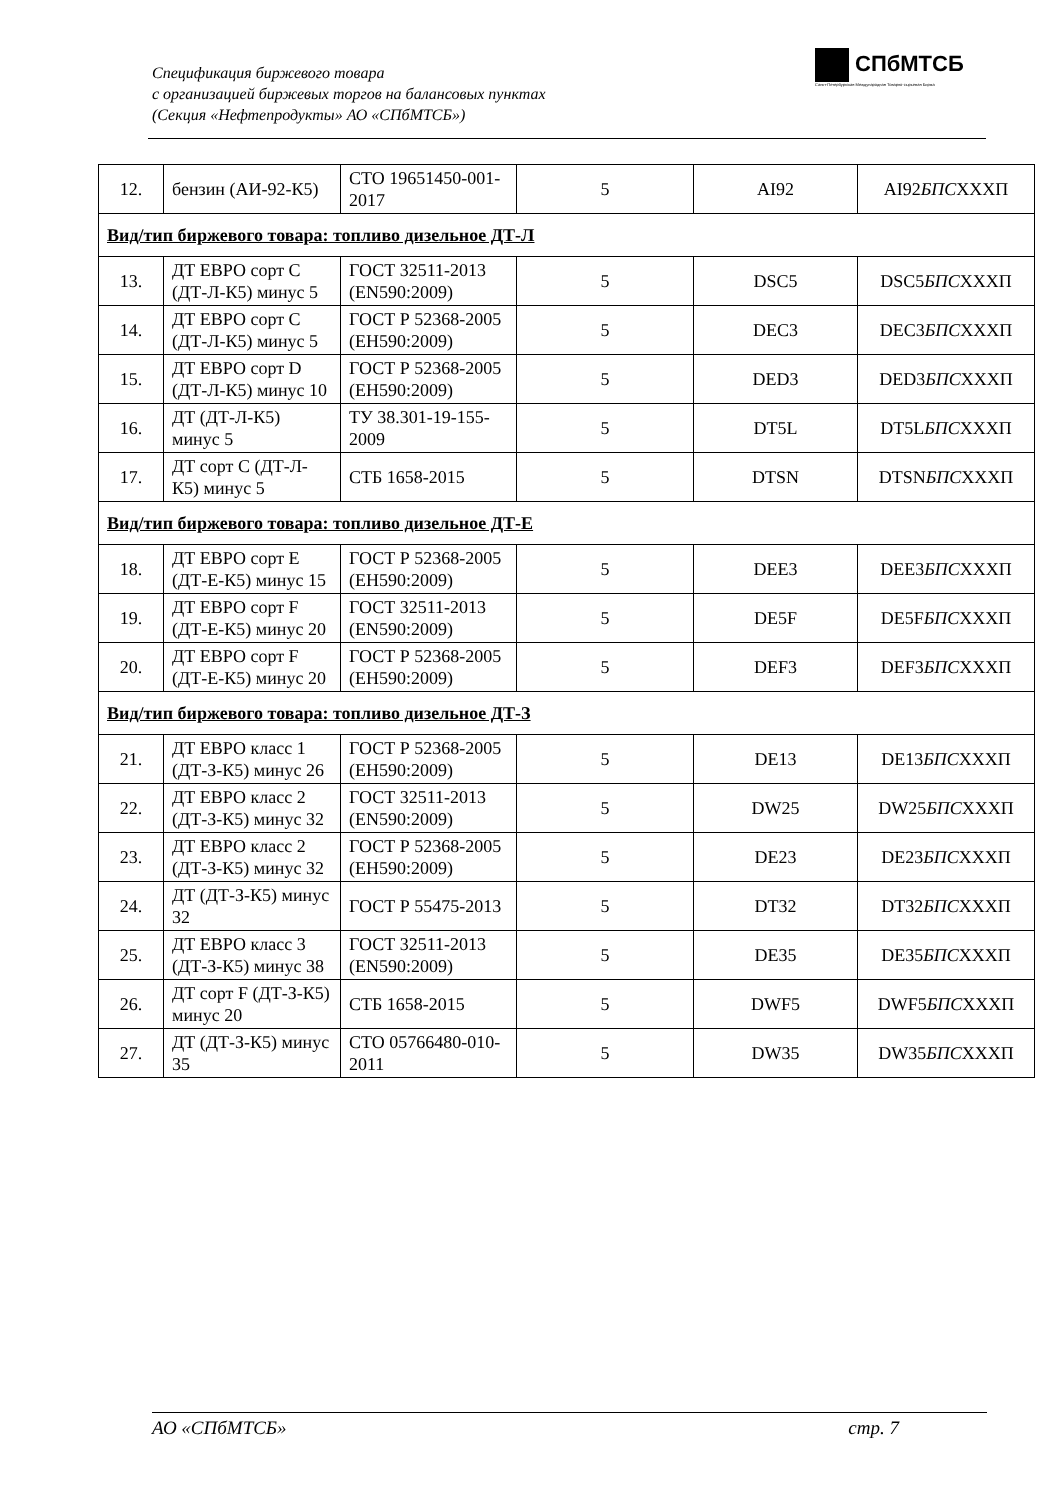Спецификация биржевого товара
с организацией биржевых торгов на балансовых пунктах
(Секция «Нефтепродукты» АО «СПбМТСБ»)
СПбМТСБ
Санкт-Петербургская Международная Товарно-сырьевая Биржа
| 12. | бензин (АИ-92-К5) | СТО 19651450-001-2017 | 5 | AI92 | AI92 БПС XXXП |
| Вид/тип биржевого товара: топливо дизельное ДТ-Л | | | | | |
| 13. | ДТ ЕВРО сорт С (ДТ-Л-К5) минус 5 | ГОСТ 32511-2013 (EN590:2009) | 5 | DSC5 | DSC5 БПС XXXП |
| 14. | ДТ ЕВРО сорт С (ДТ-Л-К5) минус 5 | ГОСТ Р 52368-2005 (ЕН590:2009) | 5 | DEC3 | DEC3 БПС XXXП |
| 15. | ДТ ЕВРО сорт D (ДТ-Л-К5) минус 10 | ГОСТ Р 52368-2005 (ЕН590:2009) | 5 | DED3 | DED3 БПС XXXП |
| 16. | ДТ (ДТ-Л-К5) минус 5 | ТУ 38.301-19-155-2009 | 5 | DT5L | DT5L БПС XXXП |
| 17. | ДТ сорт С (ДТ-Л-К5) минус 5 | СТБ 1658-2015 | 5 | DTSN | DTSN БПС XXXП |
| Вид/тип биржевого товара: топливо дизельное ДТ-Е | | | | | |
| 18. | ДТ ЕВРО сорт Е (ДТ-Е-К5) минус 15 | ГОСТ Р 52368-2005 (ЕН590:2009) | 5 | DEE3 | DEE3 БПС XXXП |
| 19. | ДТ ЕВРО сорт F (ДТ-Е-К5) минус 20 | ГОСТ 32511-2013 (EN590:2009) | 5 | DE5F | DE5F БПС XXXП |
| 20. | ДТ ЕВРО сорт F (ДТ-Е-К5) минус 20 | ГОСТ Р 52368-2005 (ЕН590:2009) | 5 | DEF3 | DEF3 БПС XXXП |
| Вид/тип биржевого товара: топливо дизельное ДТ-З | | | | | |
| 21. | ДТ ЕВРО класс 1 (ДТ-З-К5) минус 26 | ГОСТ Р 52368-2005 (ЕН590:2009) | 5 | DE13 | DE13 БПС XXXП |
| 22. | ДТ ЕВРО класс 2 (ДТ-З-К5) минус 32 | ГОСТ 32511-2013 (EN590:2009) | 5 | DW25 | DW25 БПС XXXП |
| 23. | ДТ ЕВРО класс 2 (ДТ-З-К5) минус 32 | ГОСТ Р 52368-2005 (ЕН590:2009) | 5 | DE23 | DE23 БПС XXXП |
| 24. | ДТ (ДТ-З-К5) минус 32 | ГОСТ Р 55475-2013 | 5 | DT32 | DT32 БПС XXXП |
| 25. | ДТ ЕВРО класс 3 (ДТ-З-К5) минус 38 | ГОСТ 32511-2013 (EN590:2009) | 5 | DE35 | DE35 БПС XXXП |
| 26. | ДТ сорт F (ДТ-З-К5) минус 20 | СТБ 1658-2015 | 5 | DWF5 | DWF5 БПС XXXП |
| 27. | ДТ (ДТ-З-К5) минус 35 | СТО 05766480-010-2011 | 5 | DW35 | DW35 БПС XXXП |
АО «СПбМТСБ» стр. 7